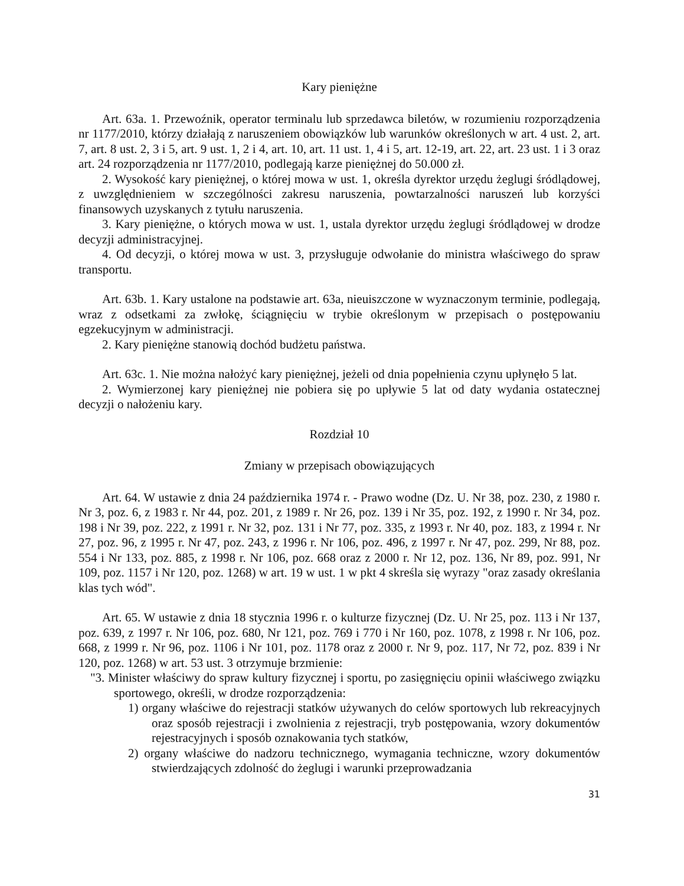Kary pieniężne
Art. 63a. 1. Przewoźnik, operator terminalu lub sprzedawca biletów, w rozumieniu rozporządzenia nr 1177/2010, którzy działają z naruszeniem obowiązków lub warunków określonych w art. 4 ust. 2, art. 7, art. 8 ust. 2, 3 i 5, art. 9 ust. 1, 2 i 4, art. 10, art. 11 ust. 1, 4 i 5, art. 12-19, art. 22, art. 23 ust. 1 i 3 oraz art. 24 rozporządzenia nr 1177/2010, podlegają karze pieniężnej do 50.000 zł.
2. Wysokość kary pieniężnej, o której mowa w ust. 1, określa dyrektor urzędu żeglugi śródlądowej, z uwzględnieniem w szczególności zakresu naruszenia, powtarzalności naruszeń lub korzyści finansowych uzyskanych z tytułu naruszenia.
3. Kary pieniężne, o których mowa w ust. 1, ustala dyrektor urzędu żeglugi śródlądowej w drodze decyzji administracyjnej.
4. Od decyzji, o której mowa w ust. 3, przysługuje odwołanie do ministra właściwego do spraw transportu.
Art. 63b. 1. Kary ustalone na podstawie art. 63a, nieuiszczone w wyznaczonym terminie, podlegają, wraz z odsetkami za zwłokę, ściągnięciu w trybie określonym w przepisach o postępowaniu egzekucyjnym w administracji.
2. Kary pieniężne stanowią dochód budżetu państwa.
Art. 63c. 1. Nie można nałożyć kary pieniężnej, jeżeli od dnia popełnienia czynu upłynęło 5 lat.
2. Wymierzonej kary pieniężnej nie pobiera się po upływie 5 lat od daty wydania ostatecznej decyzji o nałożeniu kary.
Rozdział 10
Zmiany w przepisach obowiązujących
Art. 64. W ustawie z dnia 24 października 1974 r. - Prawo wodne (Dz. U. Nr 38, poz. 230, z 1980 r. Nr 3, poz. 6, z 1983 r. Nr 44, poz. 201, z 1989 r. Nr 26, poz. 139 i Nr 35, poz. 192, z 1990 r. Nr 34, poz. 198 i Nr 39, poz. 222, z 1991 r. Nr 32, poz. 131 i Nr 77, poz. 335, z 1993 r. Nr 40, poz. 183, z 1994 r. Nr 27, poz. 96, z 1995 r. Nr 47, poz. 243, z 1996 r. Nr 106, poz. 496, z 1997 r. Nr 47, poz. 299, Nr 88, poz. 554 i Nr 133, poz. 885, z 1998 r. Nr 106, poz. 668 oraz z 2000 r. Nr 12, poz. 136, Nr 89, poz. 991, Nr 109, poz. 1157 i Nr 120, poz. 1268) w art. 19 w ust. 1 w pkt 4 skreśla się wyrazy "oraz zasady określania klas tych wód".
Art. 65. W ustawie z dnia 18 stycznia 1996 r. o kulturze fizycznej (Dz. U. Nr 25, poz. 113 i Nr 137, poz. 639, z 1997 r. Nr 106, poz. 680, Nr 121, poz. 769 i 770 i Nr 160, poz. 1078, z 1998 r. Nr 106, poz. 668, z 1999 r. Nr 96, poz. 1106 i Nr 101, poz. 1178 oraz z 2000 r. Nr 9, poz. 117, Nr 72, poz. 839 i Nr 120, poz. 1268) w art. 53 ust. 3 otrzymuje brzmienie:
"3. Minister właściwy do spraw kultury fizycznej i sportu, po zasięgnięciu opinii właściwego związku sportowego, określi, w drodze rozporządzenia:
1) organy właściwe do rejestracji statków używanych do celów sportowych lub rekreacyjnych oraz sposób rejestracji i zwolnienia z rejestracji, tryb postępowania, wzory dokumentów rejestracyjnych i sposób oznakowania tych statków,
2) organy właściwe do nadzoru technicznego, wymagania techniczne, wzory dokumentów stwierdzających zdolność do żeglugi i warunki przeprowadzania
31